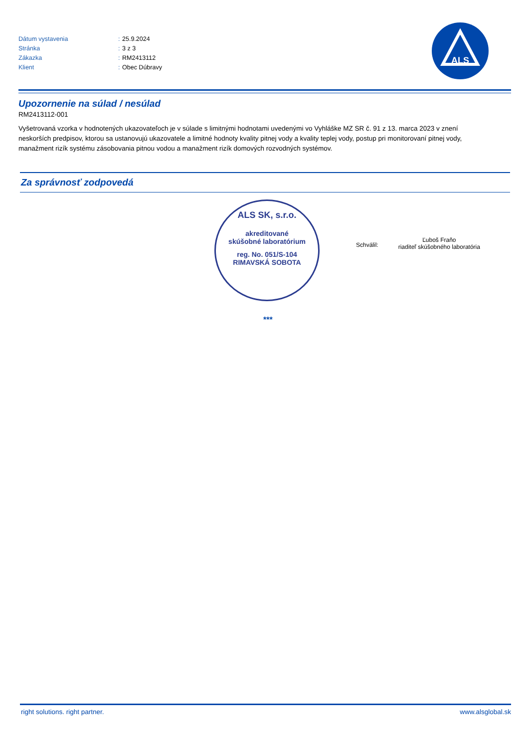| Dátum vystavenia | : | 25.9.2024 |
| Stránka | : | 3 z 3 |
| Zákazka | : | RM2413112 |
| Klient | : | Obec Dúbravy |
ALS
Upozornenie na súlad / nesúlad
RM2413112-001
Vyšetrovaná vzorka v hodnotených ukazovateľoch je v súlade s limitnými hodnotami uvedenými vo Vyhláške MZ SR č. 91 z 13. marca 2023 v znení neskorších predpisov, ktorou sa ustanovujú ukazovatele a limitné hodnoty kvality pitnej vody a kvality teplej vody, postup pri monitorovaní pitnej vody, manažment rizík systému zásobovania pitnou vodou a manažment rizík domových rozvodných systémov.
Za správnosť zodpovedá
ALS SK, s.r.o.
akreditované
skúšobné laboratórium
reg. No. 051/S-104
RIMAVSKÁ SOBOTA
Schválil:
Ľuboš Fraňo
riaditeľ skúšobného laboratória
***
right solutions. right partner. www.alsglobal.sk